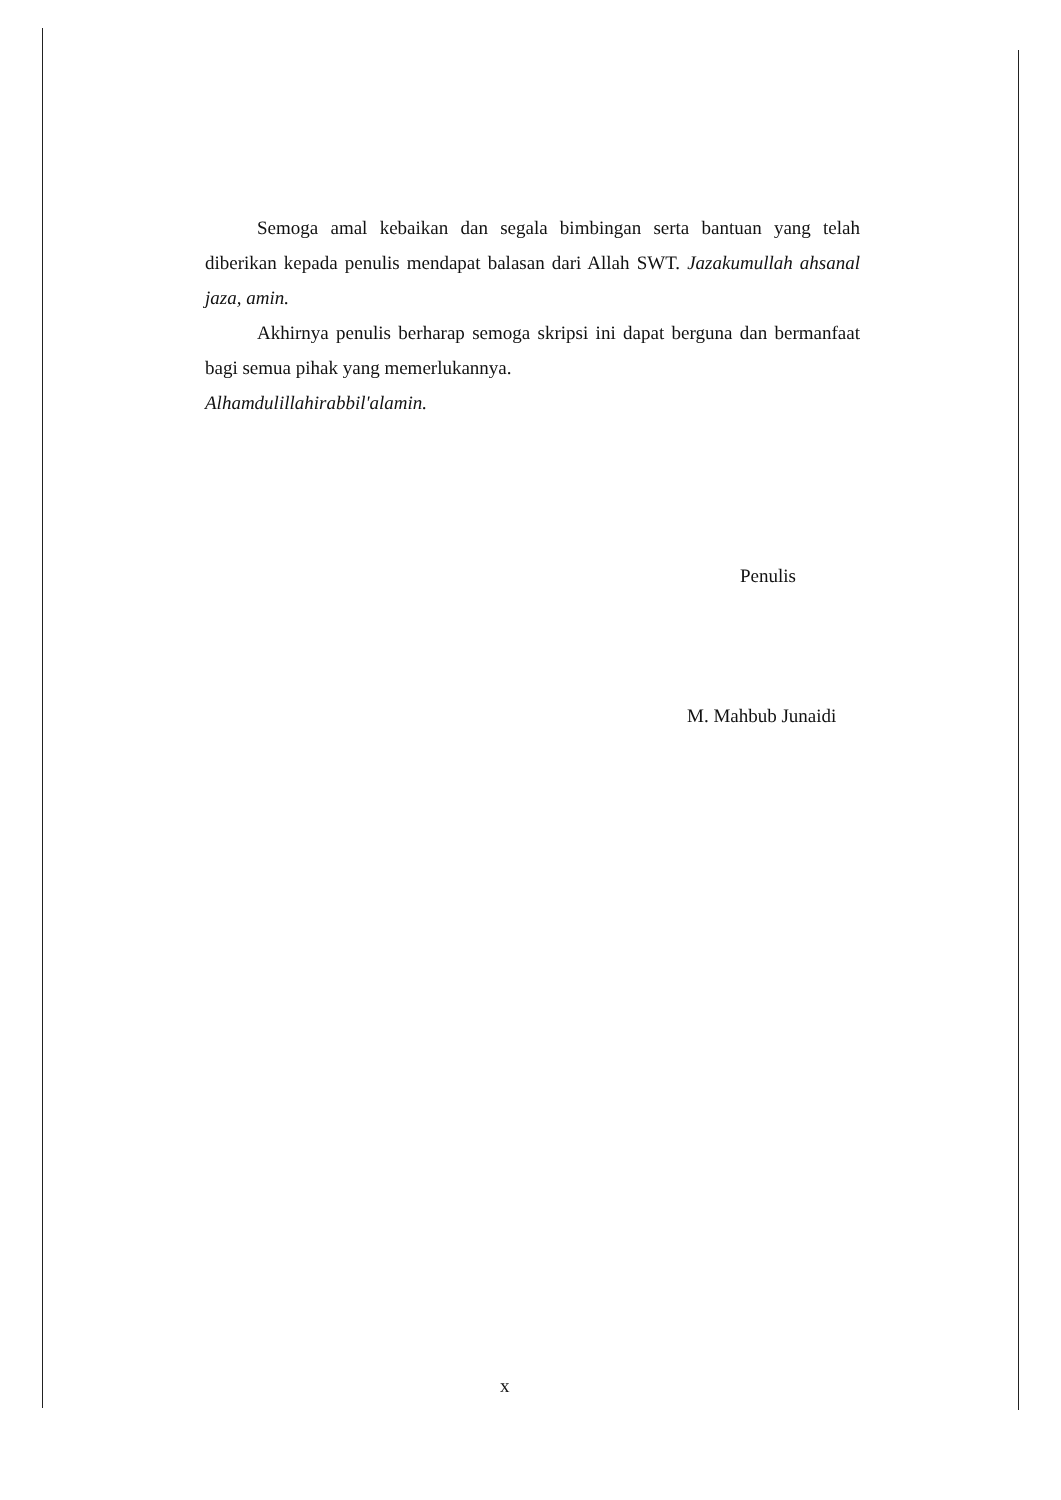Semoga amal kebaikan dan segala bimbingan serta bantuan yang telah diberikan kepada penulis mendapat balasan dari Allah SWT. Jazakumullah ahsanal jaza, amin.
Akhirnya penulis berharap semoga skripsi ini dapat berguna dan bermanfaat bagi semua pihak yang memerlukannya.
Alhamdulillahirabbil'alamin.
Penulis
M. Mahbub Junaidi
x